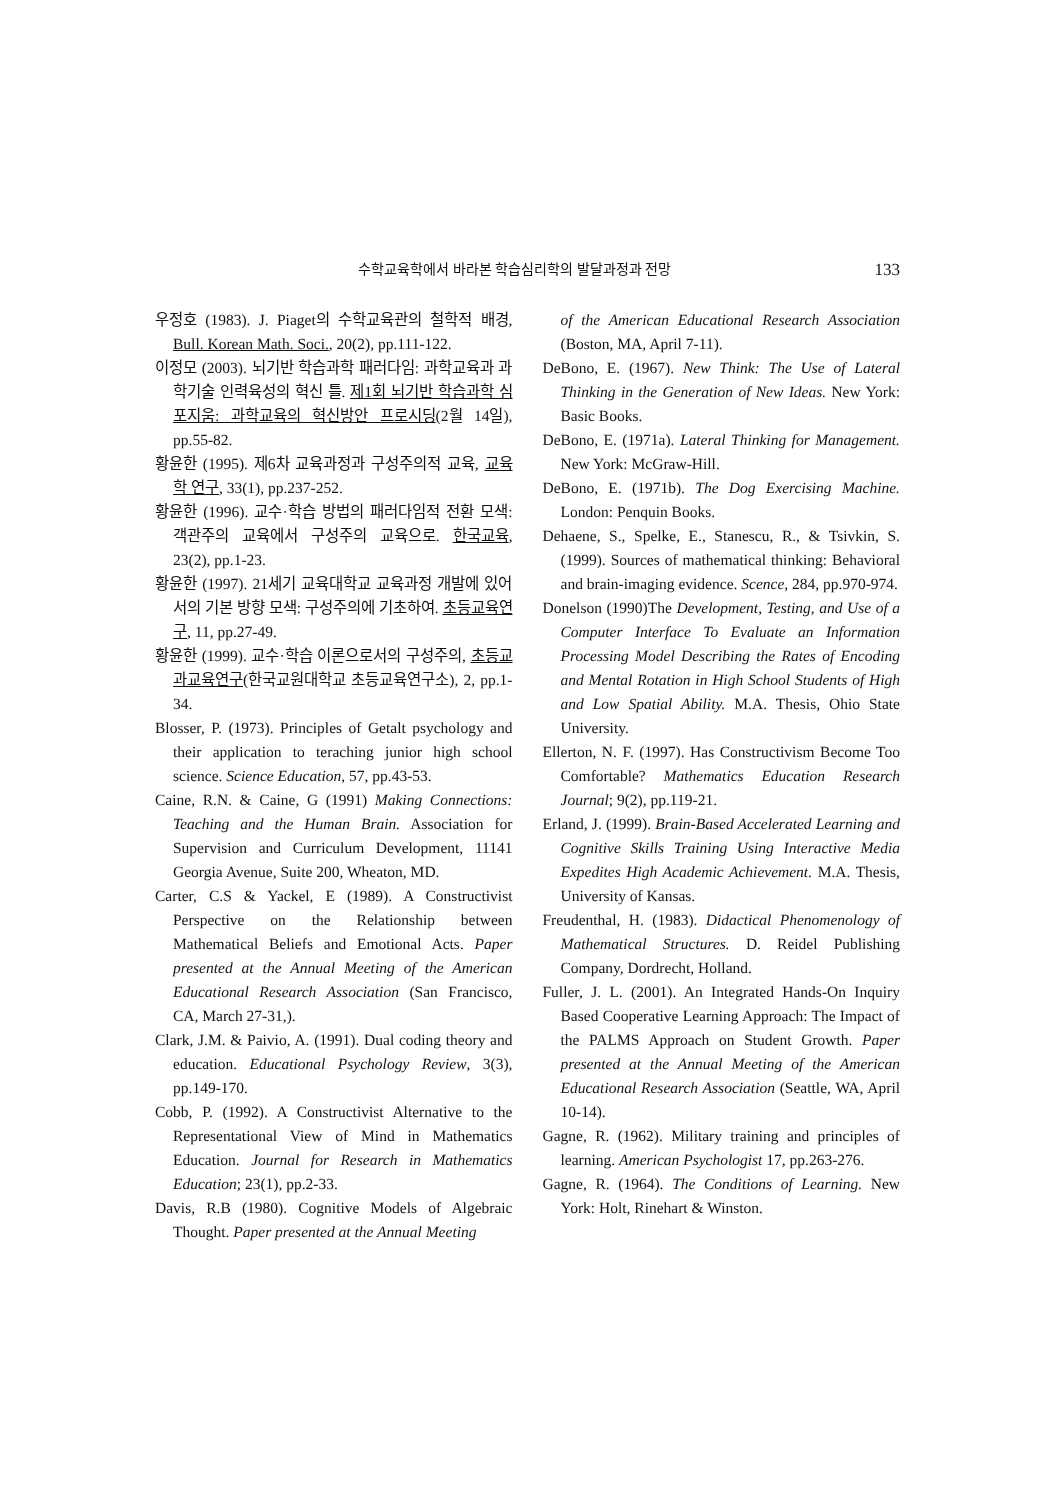수학교육학에서 바라본 학습심리학의 발달과정과 전망 133
우정호 (1983). J. Piaget의 수학교육관의 철학적 배경, Bull. Korean Math. Soci., 20(2), pp.111-122.
이정모 (2003). 뇌기반 학습과학 패러다임: 과학교육과 과학기술 인력육성의 혁신 틀. 제1회 뇌기반 학습과학 심포지움: 과학교육의 혁신방안 프로시딩(2월 14일), pp.55-82.
황윤한 (1995). 제6차 교육과정과 구성주의적 교육, 교육학 연구, 33(1), pp.237-252.
황윤한 (1996). 교수·학습 방법의 패러다임적 전환 모색: 객관주의 교육에서 구성주의 교육으로. 한국교육, 23(2), pp.1-23.
황윤한 (1997). 21세기 교육대학교 교육과정 개발에 있어서의 기본 방향 모색: 구성주의에 기초하여. 초등교육연구, 11, pp.27-49.
황윤한 (1999). 교수·학습 이론으로서의 구성주의, 초등교과교육연구(한국교원대학교 초등교육연구소), 2, pp.1-34.
Blosser, P. (1973). Principles of Getalt psychology and their application to teraching junior high school science. Science Education, 57, pp.43-53.
Caine, R.N. & Caine, G (1991) Making Connections: Teaching and the Human Brain. Association for Supervision and Curriculum Development, 11141 Georgia Avenue, Suite 200, Wheaton, MD.
Carter, C.S & Yackel, E (1989). A Constructivist Perspective on the Relationship between Mathematical Beliefs and Emotional Acts. Paper presented at the Annual Meeting of the American Educational Research Association (San Francisco, CA, March 27-31,).
Clark, J.M. & Paivio, A. (1991). Dual coding theory and education. Educational Psychology Review, 3(3), pp.149-170.
Cobb, P. (1992). A Constructivist Alternative to the Representational View of Mind in Mathematics Education. Journal for Research in Mathematics Education; 23(1), pp.2-33.
Davis, R.B (1980). Cognitive Models of Algebraic Thought. Paper presented at the Annual Meeting
of the American Educational Research Association (Boston, MA, April 7-11).
DeBono, E. (1967). New Think: The Use of Lateral Thinking in the Generation of New Ideas. New York: Basic Books.
DeBono, E. (1971a). Lateral Thinking for Management. New York: McGraw-Hill.
DeBono, E. (1971b). The Dog Exercising Machine. London: Penquin Books.
Dehaene, S., Spelke, E., Stanescu, R., & Tsivkin, S. (1999). Sources of mathematical thinking: Behavioral and brain-imaging evidence. Scence, 284, pp.970-974.
Donelson (1990)The Development, Testing, and Use of a Computer Interface To Evaluate an Information Processing Model Describing the Rates of Encoding and Mental Rotation in High School Students of High and Low Spatial Ability. M.A. Thesis, Ohio State University.
Ellerton, N. F. (1997). Has Constructivism Become Too Comfortable? Mathematics Education Research Journal; 9(2), pp.119-21.
Erland, J. (1999). Brain-Based Accelerated Learning and Cognitive Skills Training Using Interactive Media Expedites High Academic Achievement. M.A. Thesis, University of Kansas.
Freudenthal, H. (1983). Didactical Phenomenology of Mathematical Structures. D. Reidel Publishing Company, Dordrecht, Holland.
Fuller, J. L. (2001). An Integrated Hands-On Inquiry Based Cooperative Learning Approach: The Impact of the PALMS Approach on Student Growth. Paper presented at the Annual Meeting of the American Educational Research Association (Seattle, WA, April 10-14).
Gagne, R. (1962). Military training and principles of learning. American Psychologist 17, pp.263-276.
Gagne, R. (1964). The Conditions of Learning. New York: Holt, Rinehart & Winston.